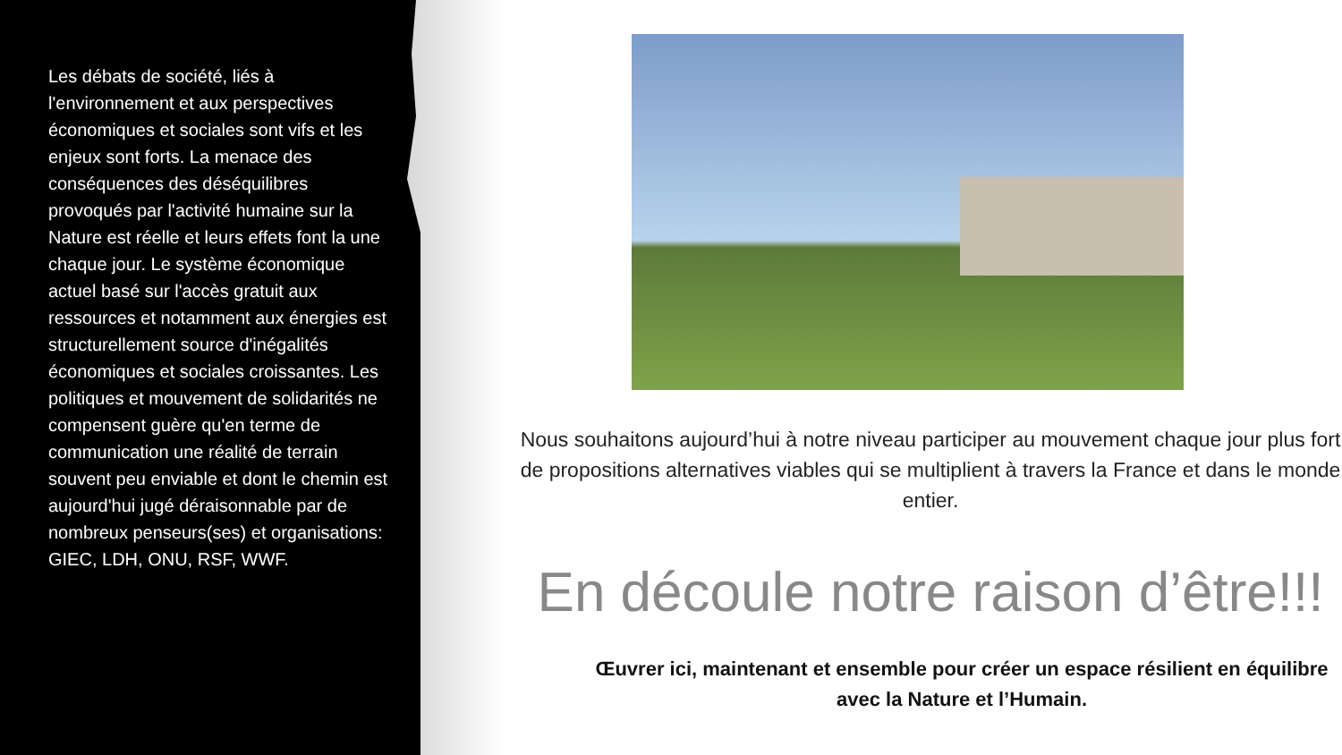Les débats de société, liés à l'environnement et aux perspectives économiques et sociales sont vifs et les enjeux sont forts. La menace des conséquences des déséquilibres provoqués par l'activité humaine sur la Nature est réelle et leurs effets font la une chaque jour. Le système économique actuel basé sur l'accès gratuit aux ressources et notamment aux énergies est structurellement source d'inégalités économiques et sociales croissantes. Les politiques et mouvement de solidarités ne compensent guère qu'en terme de communication une réalité de terrain souvent peu enviable et dont le chemin est aujourd'hui jugé déraisonnable par de nombreux penseurs(ses) et organisations: GIEC, LDH, ONU, RSF, WWF.
Nous souhaitons aujourd’hui à notre niveau participer au mouvement chaque jour plus fort de propositions alternatives viables qui se multiplient à travers la France et dans le monde entier.
En découle notre raison d’être!!!
Œuvrer ici, maintenant et ensemble pour créer un espace résilient en équilibre avec la Nature et l’Humain.